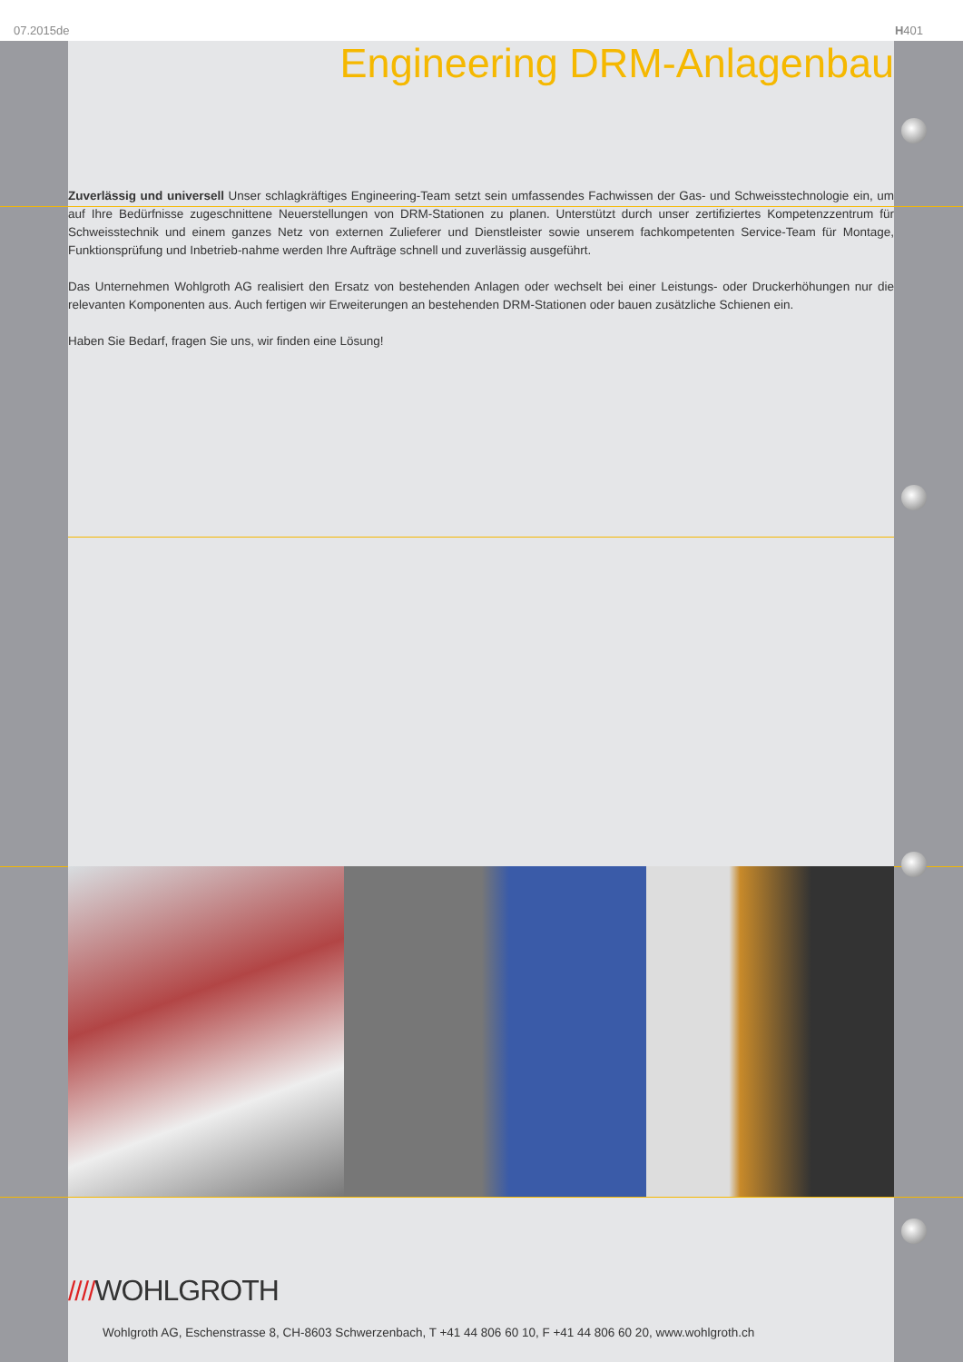07.2015de H401
Engineering DRM-Anlagenbau
Zuverlässig und universell Unser schlagkräftiges Engineering-Team setzt sein umfassendes Fachwissen der Gas- und Schweisstechnologie ein, um auf Ihre Bedürfnisse zugeschnittene Neuerstellungen von DRM-Stationen zu planen. Unterstützt durch unser zertifiziertes Kompetenzzentrum für Schweisstechnik und einem ganzes Netz von externen Zulieferer und Dienstleister sowie unserem fachkompetenten Service-Team für Montage, Funktionsprüfung und Inbetrieb-nahme werden Ihre Aufträge schnell und zuverlässig ausgeführt.
Das Unternehmen Wohlgroth AG realisiert den Ersatz von bestehenden Anlagen oder wechselt bei einer Leistungs- oder Druckerhöhungen nur die relevanten Komponenten aus. Auch fertigen wir Erweiterungen an bestehenden DRM-Stationen oder bauen zusätzliche Schienen ein.
Haben Sie Bedarf, fragen Sie uns, wir finden eine Lösung!
////WOHLGROTH
Wohlgroth AG, Eschenstrasse 8, CH-8603 Schwerzenbach, T +41 44 806 60 10, F +41 44 806 60 20, www.wohlgroth.ch